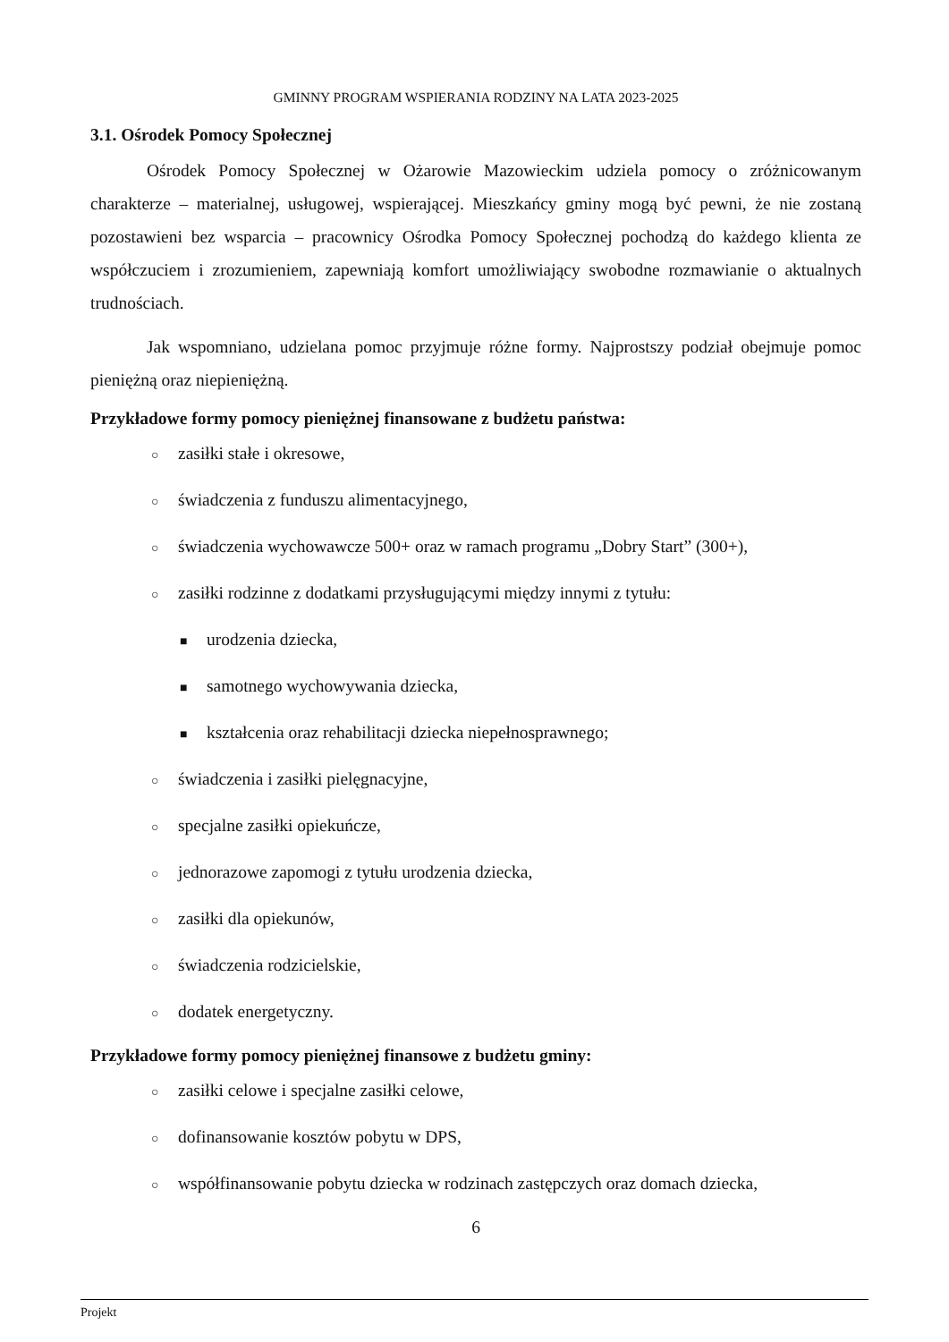GMINNY PROGRAM WSPIERANIA RODZINY NA LATA 2023-2025
3.1. Ośrodek Pomocy Społecznej
Ośrodek Pomocy Społecznej w Ożarowie Mazowieckim udziela pomocy o zróżnicowanym charakterze – materialnej, usługowej, wspierającej. Mieszkańcy gminy mogą być pewni, że nie zostaną pozostawieni bez wsparcia – pracownicy Ośrodka Pomocy Społecznej pochodzą do każdego klienta ze współczuciem i zrozumieniem, zapewniają komfort umożliwiający swobodne rozmawianie o aktualnych trudnościach.
Jak wspomniano, udzielana pomoc przyjmuje różne formy. Najprostszy podział obejmuje pomoc pieniężną oraz niepieniężną.
Przykładowe formy pomocy pieniężnej finansowane z budżetu państwa:
○ zasiłki stałe i okresowe,
○ świadczenia z funduszu alimentacyjnego,
○ świadczenia wychowawcze 500+ oraz w ramach programu „Dobry Start” (300+),
○ zasiłki rodzinne z dodatkami przysługującymi między innymi z tytułu:
■ urodzenia dziecka,
■ samotnego wychowywania dziecka,
■ kształcenia oraz rehabilitacji dziecka niepełnosprawnego;
○ świadczenia i zasiłki pielęgnacyjne,
○ specjalne zasiłki opiekuńcze,
○ jednorazowe zapomogi z tytułu urodzenia dziecka,
○ zasiłki dla opiekunów,
○ świadczenia rodzicielskie,
○ dodatek energetyczny.
Przykładowe formy pomocy pieniężnej finansowe z budżetu gminy:
○ zasiłki celowe i specjalne zasiłki celowe,
○ dofinansowanie kosztów pobytu w DPS,
○ współfinansowanie pobytu dziecka w rodzinach zastępczych oraz domach dziecka,
6
Projekt